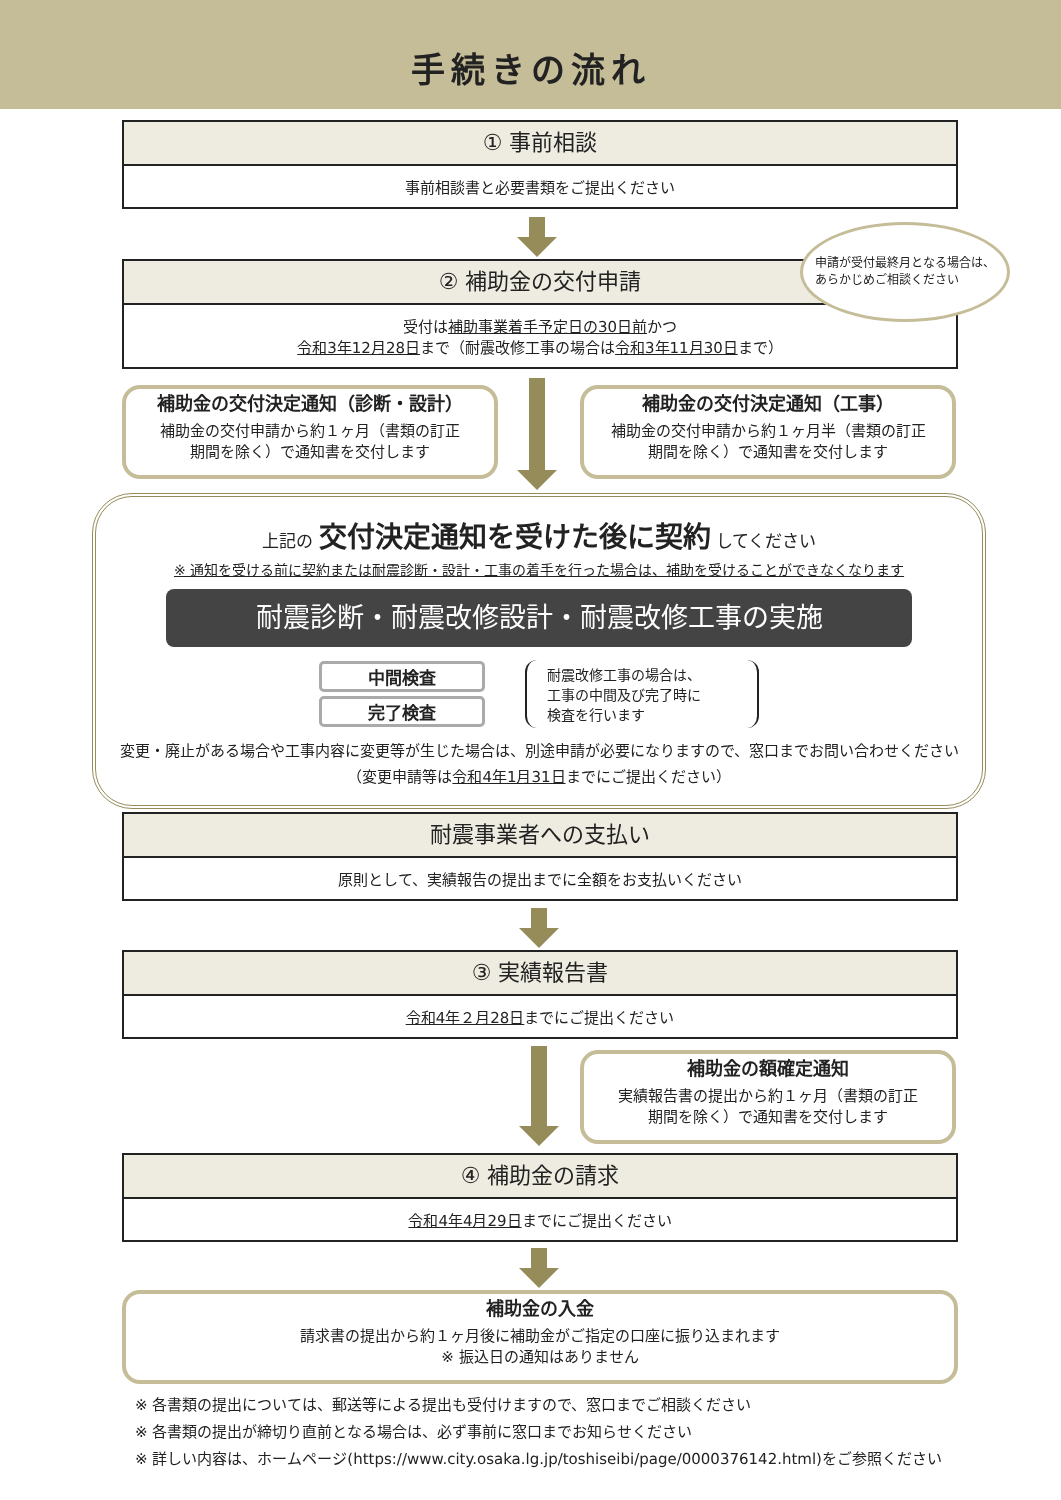手続きの流れ
① 事前相談
事前相談書と必要書類をご提出ください
② 補助金の交付申請
受付は補助事業着手予定日の30日前かつ
令和3年12月28日まで（耐震改修工事の場合は令和3年11月30日まで）
申請が受付最終月となる場合は、
あらかじめご相談ください
補助金の交付決定通知（診断・設計）
補助金の交付申請から約１ヶ月（書類の訂正
期間を除く）で通知書を交付します
補助金の交付決定通知（工事）
補助金の交付申請から約１ヶ月半（書類の訂正
期間を除く）で通知書を交付します
上記の 交付決定通知を受けた後に契約 してください
※ 通知を受ける前に契約または耐震診断・設計・工事の着手を行った場合は、補助を受けることができなくなります
耐震診断・耐震改修設計・耐震改修工事の実施
中間検査
完了検査
耐震改修工事の場合は、
工事の中間及び完了時に
検査を行います
変更・廃止がある場合や工事内容に変更等が生じた場合は、別途申請が必要になりますので、窓口までお問い合わせください
（変更申請等は令和4年1月31日までにご提出ください）
耐震事業者への支払い
原則として、実績報告の提出までに全額をお支払いください
③ 実績報告書
令和4年２月28日までにご提出ください
補助金の額確定通知
実績報告書の提出から約１ヶ月（書類の訂正
期間を除く）で通知書を交付します
④ 補助金の請求
令和4年4月29日までにご提出ください
補助金の入金
請求書の提出から約１ヶ月後に補助金がご指定の口座に振り込まれます
※ 振込日の通知はありません
※ 各書類の提出については、郵送等による提出も受付けますので、窓口までご相談ください
※ 各書類の提出が締切り直前となる場合は、必ず事前に窓口までお知らせください
※ 詳しい内容は、ホームページ(https://www.city.osaka.lg.jp/toshiseibi/page/0000376142.html)をご参照ください